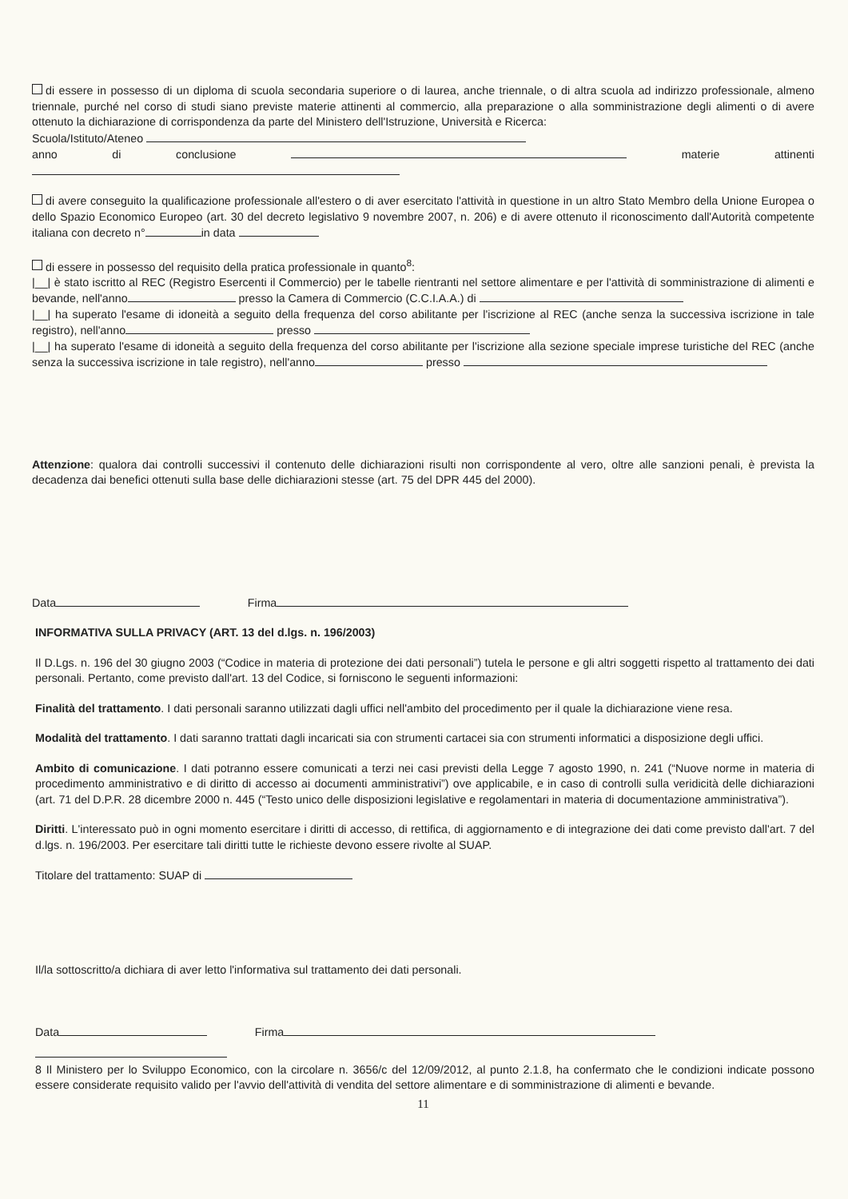di essere in possesso di un diploma di scuola secondaria superiore o di laurea, anche triennale, o di altra scuola ad indirizzo professionale, almeno triennale, purché nel corso di studi siano previste materie attinenti al commercio, alla preparazione o alla somministrazione degli alimenti o di avere ottenuto la dichiarazione di corrispondenza da parte del Ministero dell'Istruzione, Università e Ricerca:
Scuola/Istituto/Ateneo
anno di conclusione materie attinenti
di avere conseguito la qualificazione professionale all'estero o di aver esercitato l'attività in questione in un altro Stato Membro della Unione Europea o dello Spazio Economico Europeo (art. 30 del decreto legislativo 9 novembre 2007, n. 206) e di avere ottenuto il riconoscimento dall'Autorità competente italiana con decreto n° in data
di essere in possesso del requisito della pratica professionale in quanto<sup>8</sup>:
|__| è stato iscritto al REC (Registro Esercenti il Commercio) per le tabelle rientranti nel settore alimentare e per l'attività di somministrazione di alimenti e bevande, nell'anno presso la Camera di Commercio (C.C.I.A.A.) di
|__| ha superato l'esame di idoneità a seguito della frequenza del corso abilitante per l'iscrizione al REC (anche senza la successiva iscrizione in tale registro), nell'anno presso
|__| ha superato l'esame di idoneità a seguito della frequenza del corso abilitante per l'iscrizione alla sezione speciale imprese turistiche del REC (anche senza la successiva iscrizione in tale registro), nell'anno presso
Attenzione: qualora dai controlli successivi il contenuto delle dichiarazioni risulti non corrispondente al vero, oltre alle sanzioni penali, è prevista la decadenza dai benefici ottenuti sulla base delle dichiarazioni stesse (art. 75 del DPR 445 del 2000).
Data Firma
INFORMATIVA SULLA PRIVACY (ART. 13 del d.lgs. n. 196/2003)
Il D.Lgs. n. 196 del 30 giugno 2003 (“Codice in materia di protezione dei dati personali”) tutela le persone e gli altri soggetti rispetto al trattamento dei dati personali. Pertanto, come previsto dall'art. 13 del Codice, si forniscono le seguenti informazioni:
Finalità del trattamento. I dati personali saranno utilizzati dagli uffici nell'ambito del procedimento per il quale la dichiarazione viene resa.
Modalità del trattamento. I dati saranno trattati dagli incaricati sia con strumenti cartacei sia con strumenti informatici a disposizione degli uffici.
Ambito di comunicazione. I dati potranno essere comunicati a terzi nei casi previsti della Legge 7 agosto 1990, n. 241 (“Nuove norme in materia di procedimento amministrativo e di diritto di accesso ai documenti amministrativi”) ove applicabile, e in caso di controlli sulla veridicità delle dichiarazioni (art. 71 del D.P.R. 28 dicembre 2000 n. 445 (“Testo unico delle disposizioni legislative e regolamentari in materia di documentazione amministrativa”).
Diritti. L'interessato può in ogni momento esercitare i diritti di accesso, di rettifica, di aggiornamento e di integrazione dei dati come previsto dall'art. 7 del d.lgs. n. 196/2003. Per esercitare tali diritti tutte le richieste devono essere rivolte al SUAP.
Titolare del trattamento: SUAP di
Il/la sottoscritto/a dichiara di aver letto l'informativa sul trattamento dei dati personali.
Data Firma
8 Il Ministero per lo Sviluppo Economico, con la circolare n. 3656/c del 12/09/2012, al punto 2.1.8, ha confermato che le condizioni indicate possono essere considerate requisito valido per l'avvio dell'attività di vendita del settore alimentare e di somministrazione di alimenti e bevande.
11